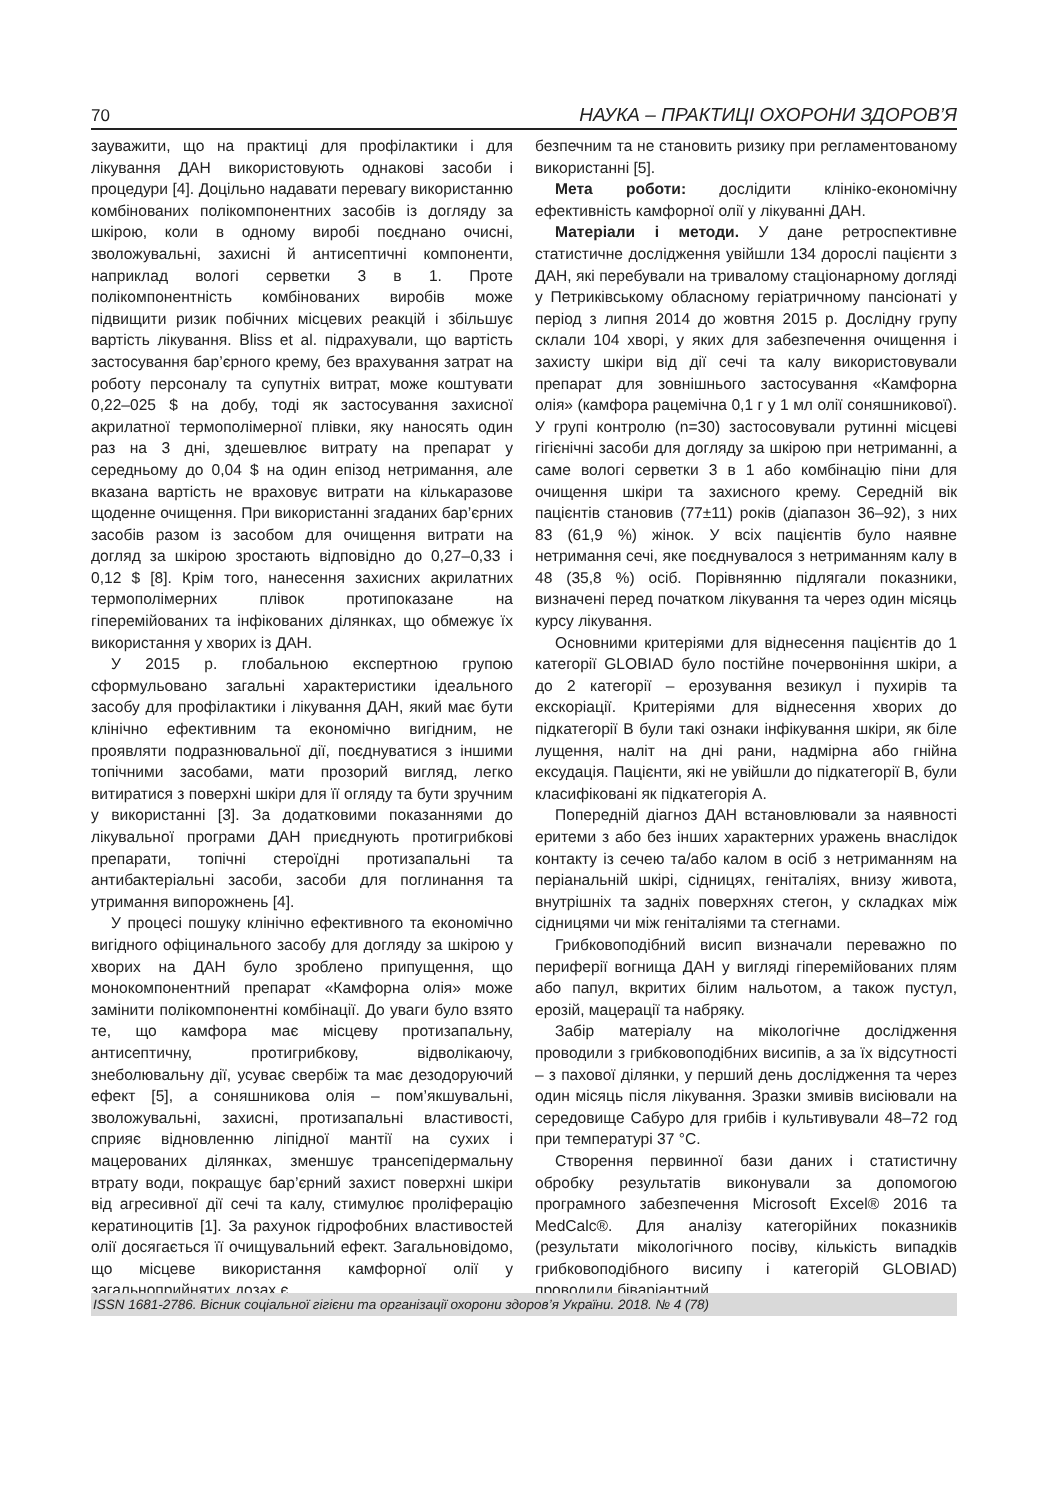70 НАУКА – ПРАКТИЦІ ОХОРОНИ ЗДОРОВ’Я
зауважити, що на практиці для профілактики і для лікування ДАН використовують однакові засоби і процедури [4]. Доцільно надавати перевагу використанню комбінованих полікомпонентних засобів із догляду за шкірою, коли в одному виробі поєднано очисні, зволожувальні, захисні й антисептичні компоненти, наприклад вологі серветки 3 в 1. Проте полікомпонентність комбінованих виробів може підвищити ризик побічних місцевих реакцій і збільшує вартість лікування. Bliss et al. підрахували, що вартість застосування бар’єрного крему, без врахування затрат на роботу персоналу та супутніх витрат, може коштувати 0,22–025 $ на добу, тоді як застосування захисної акрилатної термополімерної плівки, яку наносять один раз на 3 дні, здешевлює витрату на препарат у середньому до 0,04 $ на один епізод нетримання, але вказана вартість не враховує витрати на кількаразове щоденне очищення. При використанні згаданих бар’єрних засобів разом із засобом для очищення витрати на догляд за шкірою зростають відповідно до 0,27–0,33 і 0,12 $ [8]. Крім того, нанесення захисних акрилатних термополімерних плівок протипоказане на гіперемійованих та інфікованих ділянках, що обмежує їх використання у хворих із ДАН.
У 2015 р. глобальною експертною групою сформульовано загальні характеристики ідеального засобу для профілактики і лікування ДАН, який має бути клінічно ефективним та економічно вигідним, не проявляти подразнювальної дії, поєднуватися з іншими топічними засобами, мати прозорий вигляд, легко витиратися з поверхні шкіри для її огляду та бути зручним у використанні [3]. За додатковими показаннями до лікувальної програми ДАН приєднують протигрибкові препарати, топічні стероїдні протизапальні та антибактеріальні засоби, засоби для поглинання та утримання випорожнень [4].
У процесі пошуку клінічно ефективного та економічно вигідного офіцинального засобу для догляду за шкірою у хворих на ДАН було зроблено припущення, що монокомпонентний препарат «Камфорна олія» може замінити полікомпонентні комбінації. До уваги було взято те, що камфора має місцеву протизапальну, антисептичну, протигрибкову, відволікаючу, знеболювальну дії, усуває свербіж та має дезодоруючий ефект [5], а соняшникова олія – пом’якшувальні, зволожувальні, захисні, протизапальні властивості, сприяє відновленню ліпідної мантії на сухих і мацерованих ділянках, зменшує трансепідермальну втрату води, покращує бар’єрний захист поверхні шкіри від агресивної дії сечі та калу, стимулює проліферацію кератиноцитів [1]. За рахунок гідрофобних властивостей олії досягається її очищувальний ефект. Загальновідомо, що місцеве використання камфорної олії у загальноприйнятих дозах є
безпечним та не становить ризику при регламентованому використанні [5].
Мета роботи: дослідити клініко-економічну ефективність камфорної олії у лікуванні ДАН.
Матеріали і методи. У дане ретроспективне статистичне дослідження увійшли 134 дорослі пацієнти з ДАН, які перебували на тривалому стаціонарному догляді у Петриківському обласному геріатричному пансіонаті у період з липня 2014 до жовтня 2015 р. Дослідну групу склали 104 хворі, у яких для забезпечення очищення і захисту шкіри від дії сечі та калу використовували препарат для зовнішнього застосування «Камфорна олія» (камфора рацемічна 0,1 г у 1 мл олії соняшникової). У групі контролю (n=30) застосовували рутинні місцеві гігієнічні засоби для догляду за шкірою при нетриманні, а саме вологі серветки 3 в 1 або комбінацію піни для очищення шкіри та захисного крему. Середній вік пацієнтів становив (77±11) років (діапазон 36–92), з них 83 (61,9 %) жінок. У всіх пацієнтів було наявне нетримання сечі, яке поєднувалося з нетриманням калу в 48 (35,8 %) осіб. Порівнянню підлягали показники, визначені перед початком лікування та через один місяць курсу лікування.
Основними критеріями для віднесення пацієнтів до 1 категорії GLOBIAD було постійне почервоніння шкіри, а до 2 категорії – ерозування везикул і пухирів та екскоріації. Критеріями для віднесення хворих до підкатегорії В були такі ознаки інфікування шкіри, як біле лущення, наліт на дні рани, надмірна або гнійна ексудація. Пацієнти, які не увійшли до підкатегорії В, були класифіковані як підкатегорія А.
Попередній діагноз ДАН встановлювали за наявності еритеми з або без інших характерних уражень внаслідок контакту із сечею та/або калом в осіб з нетриманням на періанальній шкірі, сідницях, геніталіях, внизу живота, внутрішніх та задніх поверхнях стегон, у складках між сідницями чи між геніталіями та стегнами.
Грибковоподібний висип визначали переважно по периферії вогнища ДАН у вигляді гіперемійованих плям або папул, вкритих білим нальотом, а також пустул, ерозій, мацерації та набряку.
Забір матеріалу на мікологічне дослідження проводили з грибковоподібних висипів, а за їх відсутності – з пахової ділянки, у перший день дослідження та через один місяць після лікування. Зразки змивів висіювали на середовище Сабуро для грибів і культивували 48–72 год при температурі 37 °С.
Створення первинної бази даних і статистичну обробку результатів виконували за допомогою програмного забезпечення Microsoft Excel® 2016 та MedCalc®. Для аналізу категорійних показників (результати мікологічного посіву, кількість випадків грибковоподібного висипу і категорій GLOBIAD) проводили біваріантний
ISSN 1681-2786. Вісник соціальної гігієни та організації охорони здоров’я України. 2018. № 4 (78)